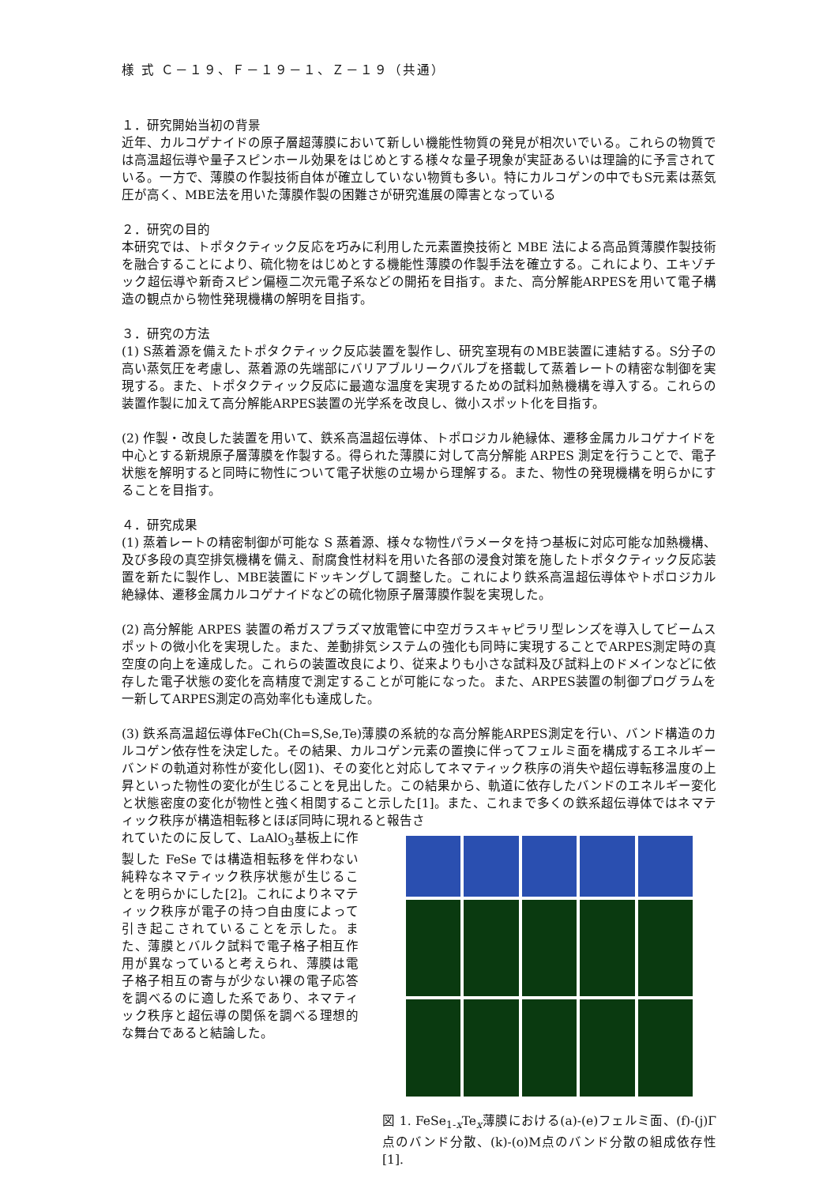様 式 Ｃ－１９、Ｆ－１９－１、Ｚ－１９（共通）
１．研究開始当初の背景
近年、カルコゲナイドの原子層超薄膜において新しい機能性物質の発見が相次いでいる。これらの物質では高温超伝導や量子スピンホール効果をはじめとする様々な量子現象が実証あるいは理論的に予言されている。一方で、薄膜の作製技術自体が確立していない物質も多い。特にカルコゲンの中でもS元素は蒸気圧が高く、MBE法を用いた薄膜作製の困難さが研究進展の障害となっている
２．研究の目的
本研究では、トポタクティック反応を巧みに利用した元素置換技術と MBE 法による高品質薄膜作製技術を融合することにより、硫化物をはじめとする機能性薄膜の作製手法を確立する。これにより、エキゾチック超伝導や新奇スピン偏極二次元電子系などの開拓を目指す。また、高分解能ARPESを用いて電子構造の観点から物性発現機構の解明を目指す。
３．研究の方法
(1) S蒸着源を備えたトポタクティック反応装置を製作し、研究室現有のMBE装置に連結する。S分子の高い蒸気圧を考慮し、蒸着源の先端部にバリアブルリークバルブを搭載して蒸着レートの精密な制御を実現する。また、トポタクティック反応に最適な温度を実現するための試料加熱機構を導入する。これらの装置作製に加えて高分解能ARPES装置の光学系を改良し、微小スポット化を目指す。
(2) 作製・改良した装置を用いて、鉄系高温超伝導体、トポロジカル絶縁体、遷移金属カルコゲナイドを中心とする新規原子層薄膜を作製する。得られた薄膜に対して高分解能 ARPES 測定を行うことで、電子状態を解明すると同時に物性について電子状態の立場から理解する。また、物性の発現機構を明らかにすることを目指す。
４．研究成果
(1) 蒸着レートの精密制御が可能な S 蒸着源、様々な物性パラメータを持つ基板に対応可能な加熱機構、及び多段の真空排気機構を備え、耐腐食性材料を用いた各部の浸食対策を施したトポタクティック反応装置を新たに製作し、MBE装置にドッキングして調整した。これにより鉄系高温超伝導体やトポロジカル絶縁体、遷移金属カルコゲナイドなどの硫化物原子層薄膜作製を実現した。
(2) 高分解能 ARPES 装置の希ガスプラズマ放電管に中空ガラスキャピラリ型レンズを導入してビームスポットの微小化を実現した。また、差動排気システムの強化も同時に実現することでARPES測定時の真空度の向上を達成した。これらの装置改良により、従来よりも小さな試料及び試料上のドメインなどに依存した電子状態の変化を高精度で測定することが可能になった。また、ARPES装置の制御プログラムを一新してARPES測定の高効率化も達成した。
(3) 鉄系高温超伝導体FeCh(Ch=S,Se,Te)薄膜の系統的な高分解能ARPES測定を行い、バンド構造のカルコゲン依存性を決定した。その結果、カルコゲン元素の置換に伴ってフェルミ面を構成するエネルギーバンドの軌道対称性が変化し(図1)、その変化と対応してネマティック秩序の消失や超伝導転移温度の上昇といった物性の変化が生じることを見出した。この結果から、軌道に依存したバンドのエネルギー変化と状態密度の変化が物性と強く相関すること示した[1]。また、これまで多くの鉄系超伝導体ではネマティック秩序が構造相転移とほぼ同時に現れると報告さ
れていたのに反して、LaAlO<sub>3</sub>基板上に作製した FeSe では構造相転移を伴わない純粋なネマティック秩序状態が生じることを明らかにした[2]。これによりネマティック秩序が電子の持つ自由度によって引き起こされていることを示した。また、薄膜とバルク試料で電子格子相互作用が異なっていると考えられ、薄膜は電子格子相互の寄与が少ない裸の電子応答を調べるのに適した系であり、ネマティック秩序と超伝導の関係を調べる理想的な舞台であると結論した。
図 1. FeSe<sub>1-x</sub>Te<sub>x</sub>薄膜における(a)-(e)フェルミ面、(f)-(j)Γ点のバンド分散、(k)-(o)M点のバンド分散の組成依存性[1].